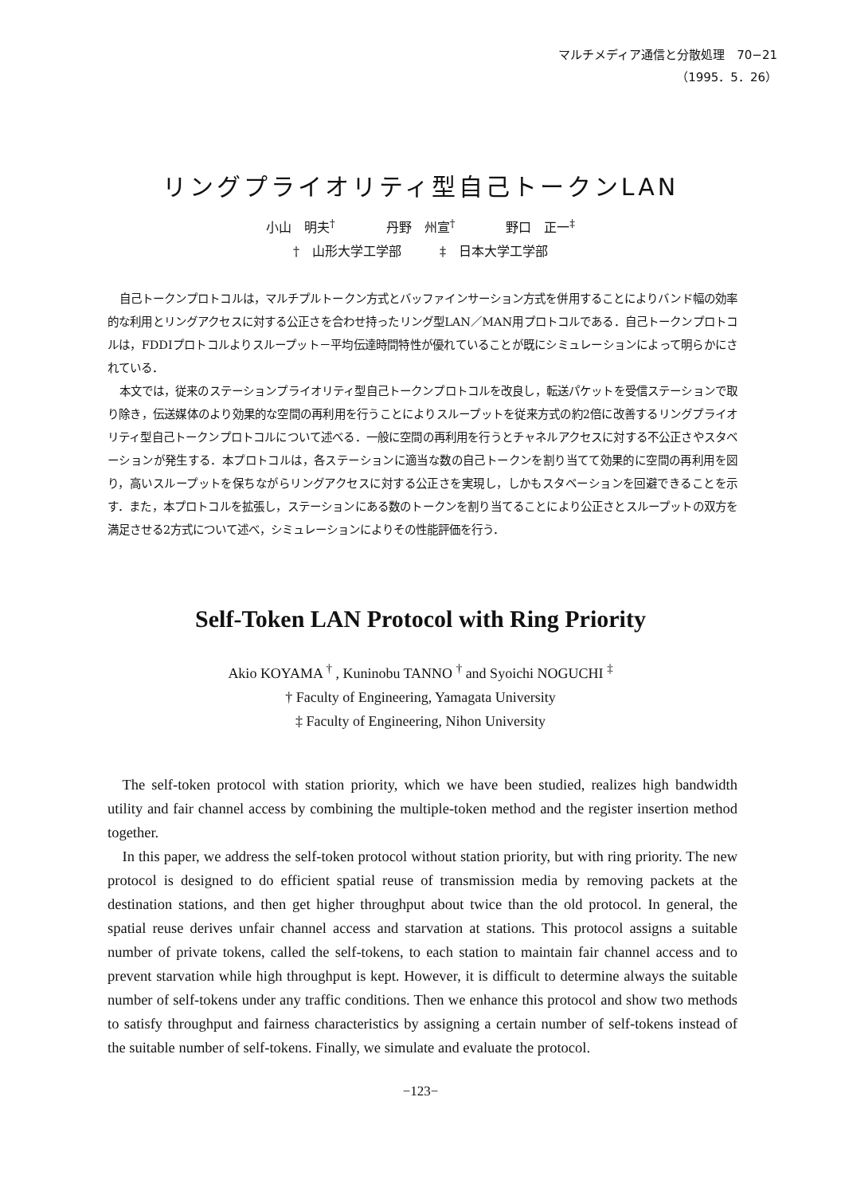マルチメディア通信と分散処理　70−21
（1995．5．26）
リングプライオリティ型自己トークンLAN
小山　明夫<sup>†</sup>　　　　丹野　州宣<sup>†</sup>　　　　野口　正一<sup>‡</sup>
†　山形大学工学部　　　‡　日本大学工学部
自己トークンプロトコルは，マルチプルトークン方式とバッファインサーション方式を併用することによりバンド幅の効率的な利用とリングアクセスに対する公正さを合わせ持ったリング型LAN／MAN用プロトコルである．自己トークンプロトコルは，FDDIプロトコルよりスループット－平均伝達時間特性が優れていることが既にシミュレーションによって明らかにされている．
本文では，従来のステーションプライオリティ型自己トークンプロトコルを改良し，転送パケットを受信ステーションで取り除き，伝送媒体のより効果的な空間の再利用を行うことによりスループットを従来方式の約2倍に改善するリングプライオリティ型自己トークンプロトコルについて述べる．一般に空間の再利用を行うとチャネルアクセスに対する不公正さやスタベーションが発生する．本プロトコルは，各ステーションに適当な数の自己トークンを割り当てて効果的に空間の再利用を図り，高いスループットを保ちながらリングアクセスに対する公正さを実現し，しかもスタベーションを回避できることを示す．また，本プロトコルを拡張し，ステーションにある数のトークンを割り当てることにより公正さとスループットの双方を満足させる2方式について述べ，シミュレーションによりその性能評価を行う．
Self-Token LAN Protocol with Ring Priority
Akio KOYAMA <sup>†</sup> , Kuninobu TANNO <sup>†</sup> and Syoichi NOGUCHI <sup>‡</sup>
† Faculty of Engineering, Yamagata University
‡ Faculty of Engineering, Nihon University
The self-token protocol with station priority, which we have been studied, realizes high bandwidth utility and fair channel access by combining the multiple-token method and the register insertion method together.
In this paper, we address the self-token protocol without station priority, but with ring priority. The new protocol is designed to do efficient spatial reuse of transmission media by removing packets at the destination stations, and then get higher throughput about twice than the old protocol. In general, the spatial reuse derives unfair channel access and starvation at stations. This protocol assigns a suitable number of private tokens, called the self-tokens, to each station to maintain fair channel access and to prevent starvation while high throughput is kept. However, it is difficult to determine always the suitable number of self-tokens under any traffic conditions. Then we enhance this protocol and show two methods to satisfy throughput and fairness characteristics by assigning a certain number of self-tokens instead of the suitable number of self-tokens. Finally, we simulate and evaluate the protocol.
−123−